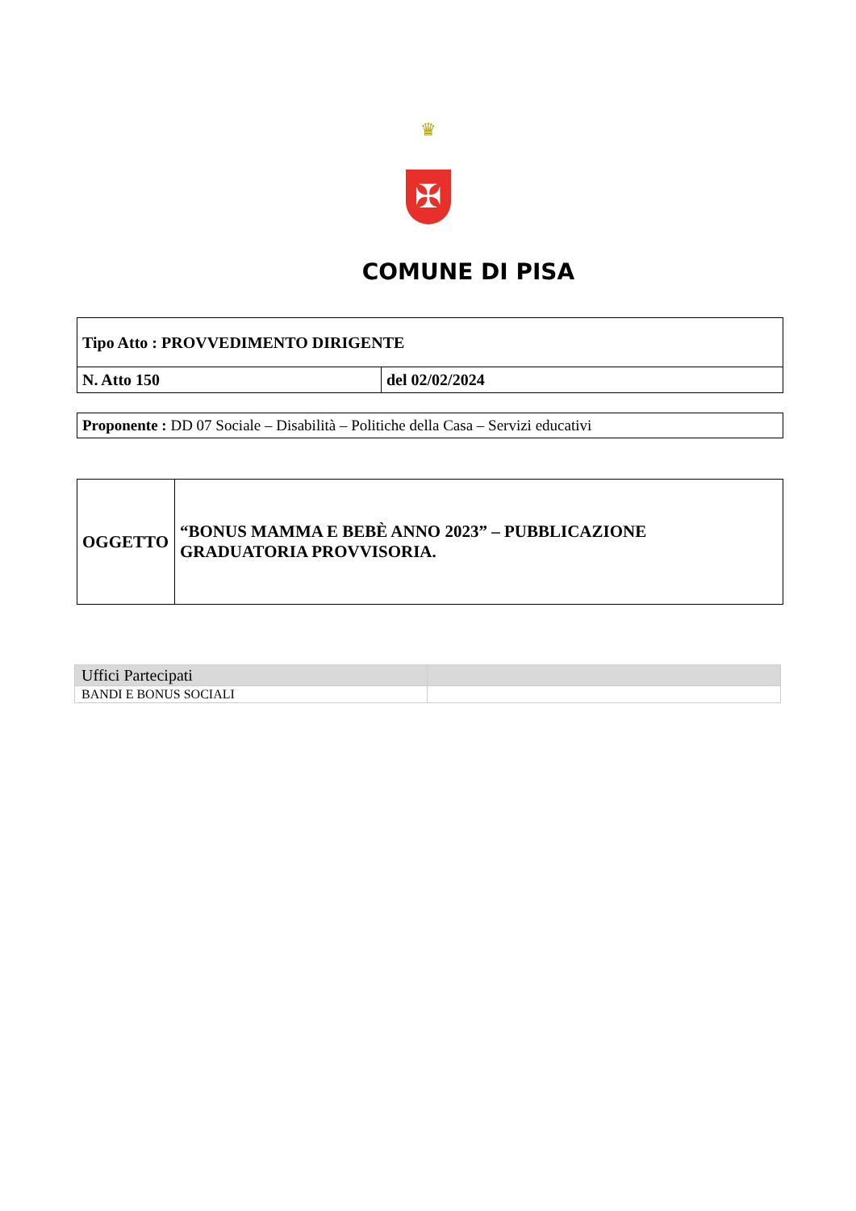♛
✠
COMUNE DI PISA
| Tipo Atto : PROVVEDIMENTO DIRIGENTE | |
| N. Atto 150 | del 02/02/2024 |
| Proponente : DD 07 Sociale – Disabilità – Politiche della Casa – Servizi educativi |
| OGGETTO | “BONUS MAMMA E BEBÈ ANNO 2023” – PUBBLICAZIONE GRADUATORIA PROVVISORIA. |
| Uffici Partecipati | |
| BANDI E BONUS SOCIALI | |